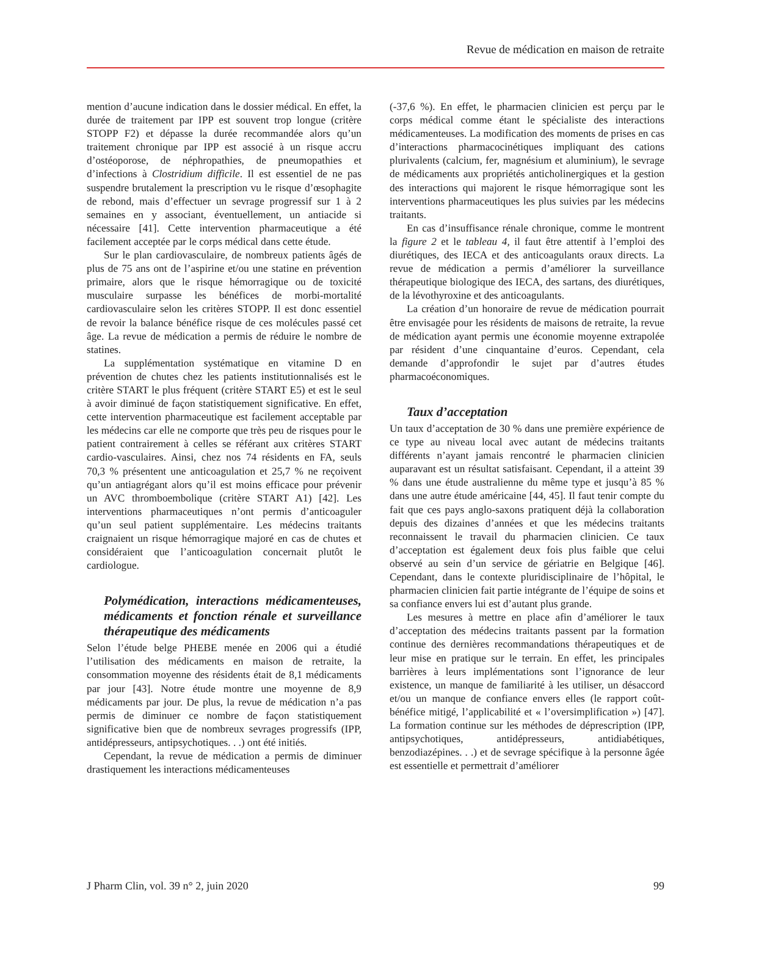Revue de médication en maison de retraite
mention d’aucune indication dans le dossier médical. En effet, la durée de traitement par IPP est souvent trop longue (critère STOPP F2) et dépasse la durée recommandée alors qu’un traitement chronique par IPP est associé à un risque accru d’ostéoporose, de néphropathies, de pneumopathies et d’infections à Clostridium difficile. Il est essentiel de ne pas suspendre brutalement la prescription vu le risque d’œsophagite de rebond, mais d’effectuer un sevrage progressif sur 1 à 2 semaines en y associant, éventuellement, un antiacide si nécessaire [41]. Cette intervention pharmaceutique a été facilement acceptée par le corps médical dans cette étude.
Sur le plan cardiovasculaire, de nombreux patients âgés de plus de 75 ans ont de l’aspirine et/ou une statine en prévention primaire, alors que le risque hémorragique ou de toxicité musculaire surpasse les bénéfices de morbi-mortalité cardiovasculaire selon les critères STOPP. Il est donc essentiel de revoir la balance bénéfice risque de ces molécules passé cet âge. La revue de médication a permis de réduire le nombre de statines.
La supplémentation systématique en vitamine D en prévention de chutes chez les patients institutionnalisés est le critère START le plus fréquent (critère START E5) et est le seul à avoir diminué de façon statistiquement significative. En effet, cette intervention pharmaceutique est facilement acceptable par les médecins car elle ne comporte que très peu de risques pour le patient contrairement à celles se référant aux critères START cardio-vasculaires. Ainsi, chez nos 74 résidents en FA, seuls 70,3 % présentent une anticoagulation et 25,7 % ne reçoivent qu’un antiagrégant alors qu’il est moins efficace pour prévenir un AVC thromboembolique (critère START A1) [42]. Les interventions pharmaceutiques n’ont permis d’anticoaguler qu’un seul patient supplémentaire. Les médecins traitants craignaient un risque hémorragique majoré en cas de chutes et considéraient que l’anticoagulation concernait plutôt le cardiologue.
Polymédication, interactions médicamenteuses, médicaments et fonction rénale et surveillance thérapeutique des médicaments
Selon l’étude belge PHEBE menée en 2006 qui a étudié l’utilisation des médicaments en maison de retraite, la consommation moyenne des résidents était de 8,1 médicaments par jour [43]. Notre étude montre une moyenne de 8,9 médicaments par jour. De plus, la revue de médication n’a pas permis de diminuer ce nombre de façon statistiquement significative bien que de nombreux sevrages progressifs (IPP, antidépresseurs, antipsychotiques. . .) ont été initiés.
Cependant, la revue de médication a permis de diminuer drastiquement les interactions médicamenteuses
(-37,6 %). En effet, le pharmacien clinicien est perçu par le corps médical comme étant le spécialiste des interactions médicamenteuses. La modification des moments de prises en cas d’interactions pharmacocinétiques impliquant des cations plurivalents (calcium, fer, magnésium et aluminium), le sevrage de médicaments aux propriétés anticholinergiques et la gestion des interactions qui majorent le risque hémorragique sont les interventions pharmaceutiques les plus suivies par les médecins traitants.
En cas d’insuffisance rénale chronique, comme le montrent la figure 2 et le tableau 4, il faut être attentif à l’emploi des diurétiques, des IECA et des anticoagulants oraux directs. La revue de médication a permis d’améliorer la surveillance thérapeutique biologique des IECA, des sartans, des diurétiques, de la lévothyroxine et des anticoagulants.
La création d’un honoraire de revue de médication pourrait être envisagée pour les résidents de maisons de retraite, la revue de médication ayant permis une économie moyenne extrapolée par résident d’une cinquantaine d’euros. Cependant, cela demande d’approfondir le sujet par d’autres études pharmacoéconomiques.
Taux d’acceptation
Un taux d’acceptation de 30 % dans une première expérience de ce type au niveau local avec autant de médecins traitants différents n’ayant jamais rencontré le pharmacien clinicien auparavant est un résultat satisfaisant. Cependant, il a atteint 39 % dans une étude australienne du même type et jusqu’à 85 % dans une autre étude américaine [44, 45]. Il faut tenir compte du fait que ces pays anglo-saxons pratiquent déjà la collaboration depuis des dizaines d’années et que les médecins traitants reconnaissent le travail du pharmacien clinicien. Ce taux d’acceptation est également deux fois plus faible que celui observé au sein d’un service de gériatrie en Belgique [46]. Cependant, dans le contexte pluridisciplinaire de l’hôpital, le pharmacien clinicien fait partie intégrante de l’équipe de soins et sa confiance envers lui est d’autant plus grande.
Les mesures à mettre en place afin d’améliorer le taux d’acceptation des médecins traitants passent par la formation continue des dernières recommandations thérapeutiques et de leur mise en pratique sur le terrain. En effet, les principales barrières à leurs implémentations sont l’ignorance de leur existence, un manque de familiarité à les utiliser, un désaccord et/ou un manque de confiance envers elles (le rapport coût-bénéfice mitigé, l’applicabilité et « l’oversimplification ») [47]. La formation continue sur les méthodes de déprescription (IPP, antipsychotiques, antidépresseurs, antidiabétiques, benzodiazépines. . .) et de sevrage spécifique à la personne âgée est essentielle et permettrait d’améliorer
J Pharm Clin, vol. 39 n° 2, juin 2020 99